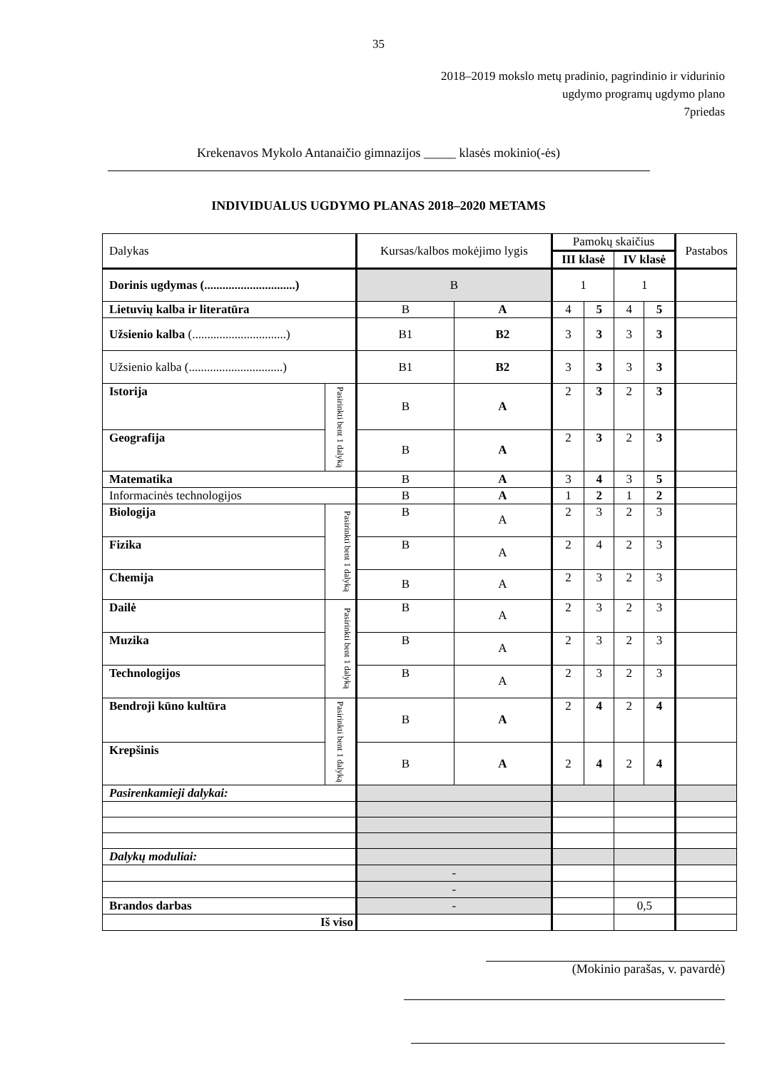35
2018–2019 mokslo metų pradinio, pagrindinio ir vidurinio
ugdymo programų ugdymo plano
7priedas
Krekenavos Mykolo Antanaičio gimnazijos _____ klasės mokinio(-ės)
INDIVIDUALUS UGDYMO PLANAS 2018–2020 METAMS
| Dalykas | | Kursas/kalbos mokėjimo lygis | | Pamokų skaičius | | | | Pastabos |
| | | | | III klasė | | IV klasė | | |
| Dorinis ugdymas (..............................) | | B | | 1 | | 1 | | |
| Lietuvių kalba ir literatūra | | B | A | 4 | 5 | 4 | 5 | |
| Užsienio kalba (...............................) | | B1 | B2 | 3 | 3 | 3 | 3 | |
| Užsienio kalba (...............................) | | B1 | B2 | 3 | 3 | 3 | 3 | |
| Istorija | Pasirinkti bent 1 dalyką | B | A | 2 | 3 | 2 | 3 | |
| Geografija | | B | A | 2 | 3 | 2 | 3 | |
| Matematika | | B | A | 3 | 4 | 3 | 5 | |
| Informacinės technologijos | | B | A | 1 | 2 | 1 | 2 | |
| Biologija | Pasirinkti bent 1 dalyką | B | A | 2 | 3 | 2 | 3 | |
| Fizika | | B | A | 2 | 4 | 2 | 3 | |
| Chemija | | B | A | 2 | 3 | 2 | 3 | |
| Dailė | Pasirinkti bent 1 dalyką | B | A | 2 | 3 | 2 | 3 | |
| Muzika | | B | A | 2 | 3 | 2 | 3 | |
| Technologijos | | B | A | 2 | 3 | 2 | 3 | |
| Bendroji kūno kultūra | Pasirinkti bent 1 dalyką | B | A | 2 | 4 | 2 | 4 | |
| Krepšinis | | B | A | 2 | 4 | 2 | 4 | |
| Pasirenkamieji dalykai: | | | | | | | | |
| Dalykų moduliai: | | | | | | | | |
| | | - | | | | | | |
| | | - | | | | | | |
| Brandos darbas | | - | | | | 0,5 | | |
| Iš viso | | | | | | | | |
(Mokinio parašas, v. pavardė)